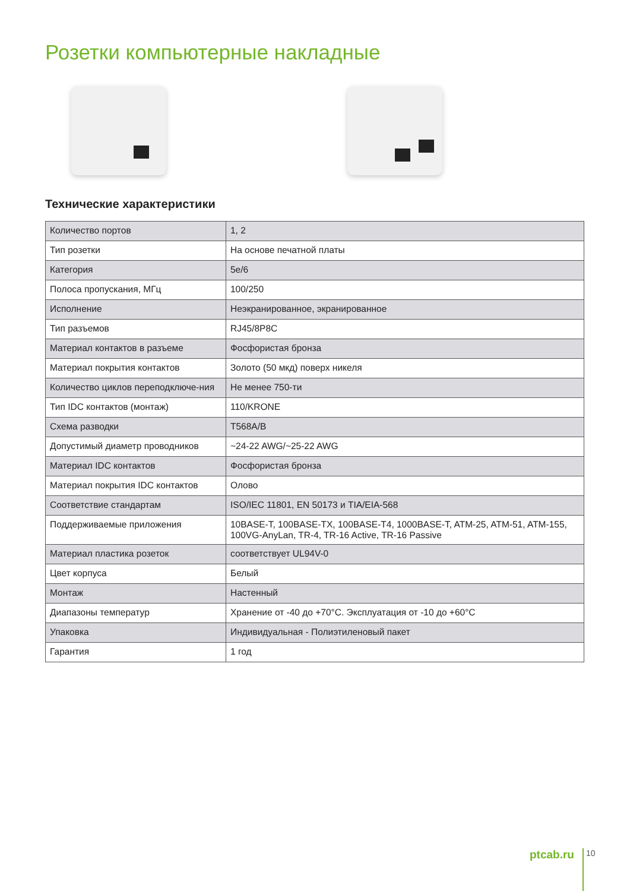Розетки компьютерные накладные
Технические характеристики
| Количество портов | 1, 2 |
| Тип розетки | На основе печатной платы |
| Категория | 5e/6 |
| Полоса пропускания, МГц | 100/250 |
| Исполнение | Неэкранированное, экранированное |
| Тип разъемов | RJ45/8P8C |
| Материал контактов в разъеме | Фосфористая бронза |
| Материал покрытия контактов | Золото (50 мкд) поверх никеля |
| Количество циклов переподключе-ния | Не менее 750-ти |
| Тип IDC контактов (монтаж) | 110/KRONE |
| Схема разводки | T568A/B |
| Допустимый диаметр проводников | ~24-22 AWG/~25-22 AWG |
| Материал IDC контактов | Фосфористая бронза |
| Материал покрытия IDC контактов | Олово |
| Соответствие стандартам | ISO/IEC 11801, EN 50173 и TIA/EIA-568 |
| Поддерживаемые приложения | 10BASE-T, 100BASE-TX, 100BASE-T4, 1000BASE-T, ATM-25, ATM-51, ATM-155, 100VG-AnyLan, TR-4, TR-16 Active, TR-16 Passive |
| Материал пластика розеток | соответствует UL94V-0 |
| Цвет корпуса | Белый |
| Монтаж | Настенный |
| Диапазоны температур | Хранение от -40 до +70°С. Эксплуатация от -10 до +60°С |
| Упаковка | Индивидуальная - Полиэтиленовый пакет |
| Гарантия | 1 год |
ptcab.ru 10